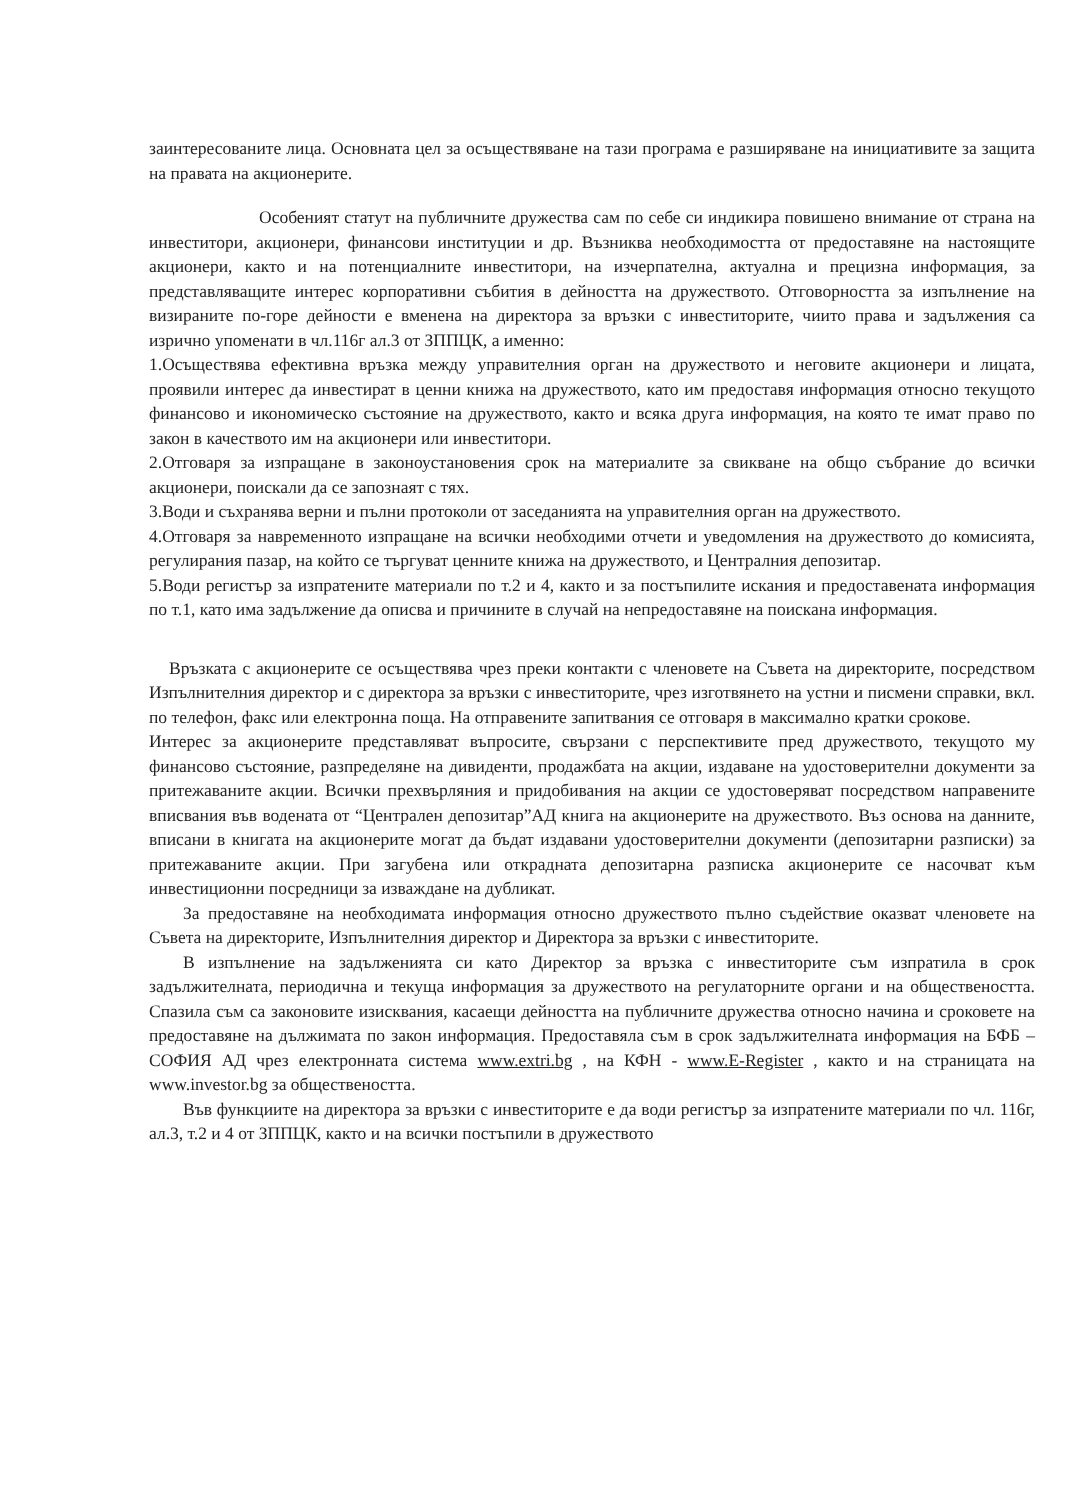заинтересованите лица. Основната цел за осъществяване на тази програма е разширяване на инициативите за защита на правата на акционерите.
Особеният статут на публичните дружества сам по себе си индикира повишено внимание от страна на инвеститори, акционери, финансови институции и др. Възниква необходимостта от предоставяне на настоящите акционери, както и на потенциалните инвеститори, на изчерпателна, актуална и прецизна информация, за представляващите интерес корпоративни събития в дейността на дружеството. Отговорността за изпълнение на визираните по-горе дейности е вменена на директора за връзки с инвеститорите, чиито права и задължения са изрично упоменати в чл.116г ал.3 от ЗППЦК, а именно:
1.Осъществява ефективна връзка между управителния орган на дружеството и неговите акционери и лицата, проявили интерес да инвестират в ценни книжа на дружеството, като им предоставя информация относно текущото финансово и икономическо състояние на дружеството, както и всяка друга информация, на която те имат право по закон в качеството им на акционери или инвеститори.
2.Отговаря за изпращане в законоустановения срок на материалите за свикване на общо събрание до всички акционери, поискали да се запознаят с тях.
3.Води и съхранява верни и пълни протоколи от заседанията на управителния орган на дружеството.
4.Отговаря за навременното изпращане на всички необходими отчети и уведомления на дружеството до комисията, регулирания пазар, на който се търгуват ценните книжа на дружеството, и Централния депозитар.
5.Води регистър за изпратените материали по т.2 и 4, както и за постъпилите искания и предоставената информация по т.1, като има задължение да описва и причините в случай на непредоставяне на поискана информация.
Връзката с акционерите се осъществява чрез преки контакти с членовете на Съвета на директорите, посредством Изпълнителния директор и с директора за връзки с инвеститорите, чрез изготвянето на устни и писмени справки, вкл. по телефон, факс или електронна поща. На отправените запитвания се отговаря в максимално кратки срокове.
Интерес за акционерите представляват въпросите, свързани с перспективите пред дружеството, текущото му финансово състояние, разпределяне на дивиденти, продажбата на акции, издаване на удостоверителни документи за притежаваните акции. Всички прехвърляния и придобивания на акции се удостоверяват посредством направените вписвания във водената от “Централен депозитар”АД книга на акционерите на дружеството. Въз основа на данните, вписани в книгата на акционерите могат да бъдат издавани удостоверителни документи (депозитарни разписки) за притежаваните акции. При загубена или открадната депозитарна разписка акционерите се насочват към инвестиционни посредници за изваждане на дубликат.
За предоставяне на необходимата информация относно дружеството пълно съдействие оказват членовете на Съвета на директорите, Изпълнителния директор и Директора за връзки с инвеститорите.
В изпълнение на задълженията си като Директор за връзка с инвеститорите съм изпратила в срок задължителната, периодична и текуща информация за дружеството на регулаторните органи и на обществеността. Спазила съм са законовите изисквания, касаещи дейността на публичните дружества относно начина и сроковете на предоставяне на дължимата по закон информация. Предоставяла съм в срок задължителната информация на БФБ –СОФИЯ АД чрез електронната система www.extri.bg , на КФН - www.E-Register , както и на страницата на www.investor.bg за обществеността.
Във функциите на директора за връзки с инвеститорите е да води регистър за изпратените материали по чл. 116г, ал.3, т.2 и 4 от ЗППЦК, както и на всички постъпили в дружеството